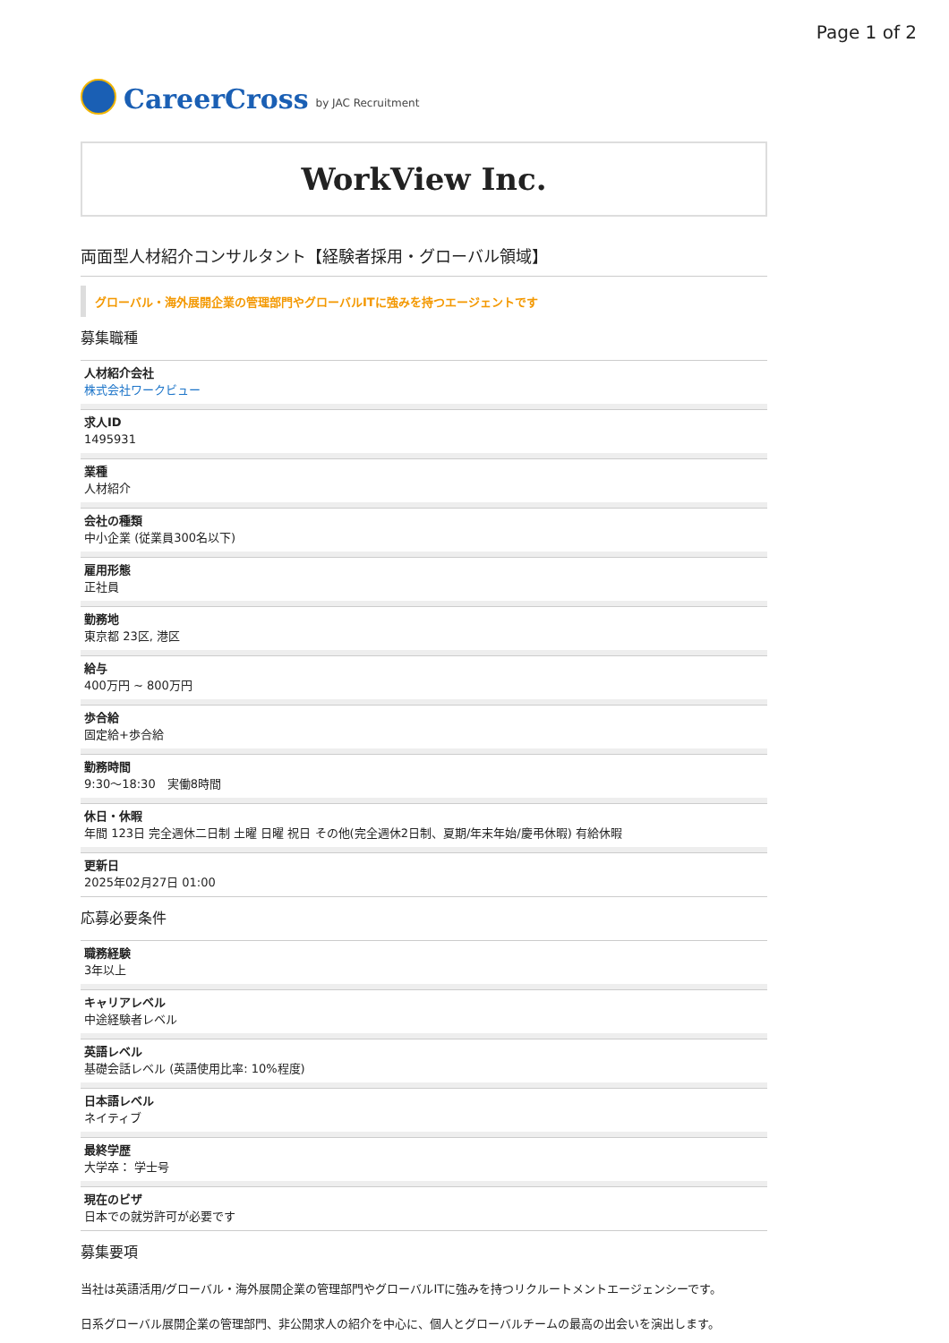Page 1 of 2
CareerCross by JAC Recruitment
WorkView Inc.
両面型人材紹介コンサルタント【経験者採用・グローバル領域】
グローバル・海外展開企業の管理部門やグローバルITに強みを持つエージェントです
募集職種
人材紹介会社
株式会社ワークビュー
求人ID
1495931
業種
人材紹介
会社の種類
中小企業 (従業員300名以下)
雇用形態
正社員
勤務地
東京都 23区, 港区
給与
400万円 ~ 800万円
歩合給
固定給+歩合給
勤務時間
9:30〜18:30　実働8時間
休日・休暇
年間 123日 完全週休二日制 土曜 日曜 祝日 その他(完全週休2日制、夏期/年末年始/慶弔休暇) 有給休暇
更新日
2025年02月27日 01:00
応募必要条件
職務経験
3年以上
キャリアレベル
中途経験者レベル
英語レベル
基礎会話レベル (英語使用比率: 10%程度)
日本語レベル
ネイティブ
最終学歴
大学卒： 学士号
現在のビザ
日本での就労許可が必要です
募集要項
当社は英語活用/グローバル・海外展開企業の管理部門やグローバルITに強みを持つリクルートメントエージェンシーです。
日系グローバル展開企業の管理部門、非公開求人の紹介を中心に、個人とグローバルチームの最高の出会いを演出します。